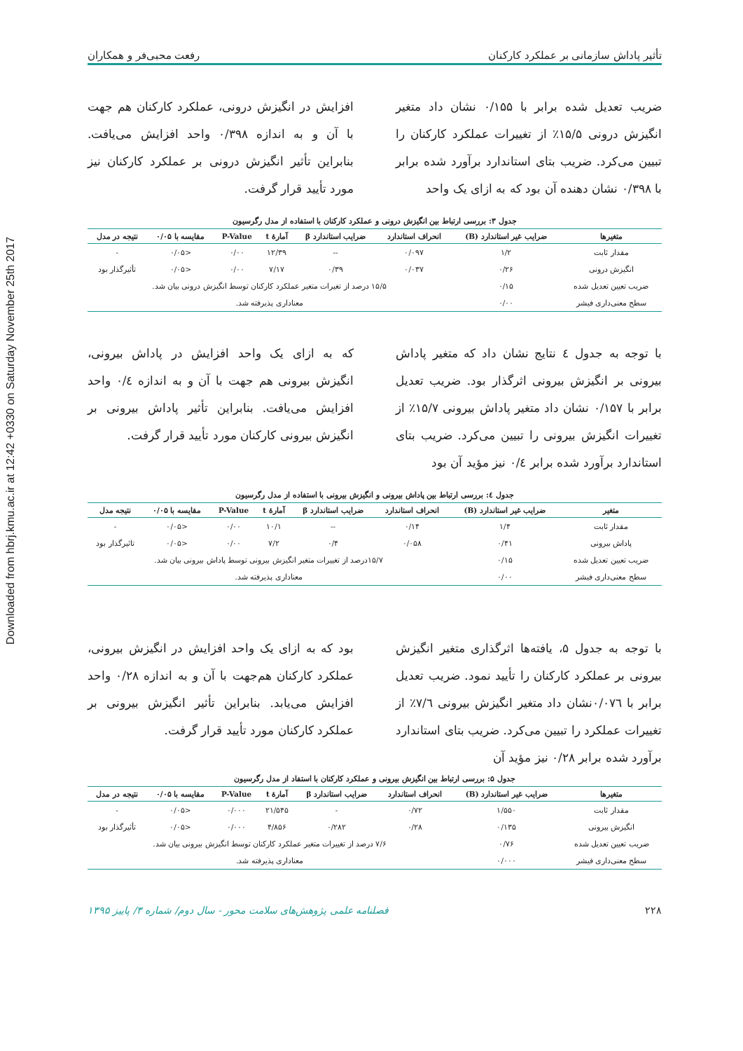Downloaded from hbrj.kmu.ac.ir at 12:42 +0330 on Saturday November 25th 2017
تأثیر پاداش سازمانی بر عملکرد کارکنان رفعت محبی‌فر و همکاران
ضریب تعدیل شده برابر با ۰/۱۵۵ نشان داد متغیر انگیزش درونی ۱۵/۵٪ از تغییرات عملکرد کارکنان را تبیین می‌کرد. ضریب بتای استاندارد برآورد شده برابر با ۰/۳۹۸ نشان دهنده آن بود که به ازای یک واحد
افزایش در انگیزش درونی، عملکرد کارکنان هم جهت با آن و به اندازه ۰/۳۹۸ واحد افزایش می‌یافت. بنابراین تأثیر انگیزش درونی بر عملکرد کارکنان نیز مورد تأیید قرار گرفت.
جدول ۳: بررسی ارتباط بین انگیزش درونی و عملکرد کارکنان با استفاده از مدل رگرسیون
| متغیرها | ضرایب غیر استاندارد (B) | انحراف استاندارد | ضرایب استاندارد β | آمارهٔ t | P-Value | مقایسه با ۰/۰۵ | نتیجه در مدل |
| --- | --- | --- | --- | --- | --- | --- | --- |
| مقدار ثابت | ۱/۲ | ۰/۰۹۷ | -- | ۱۲/۳۹ | ۰/۰۰ | <۰/۰۵ | - |
| انگیزش درونی | ۰/۲۶ | ۰/۰۳۷ | ۰/۳۹ | ۷/۱۷ | ۰/۰۰ | <۰/۰۵ | تأثیرگذار بود |
| ضریب تعیین تعدیل شده | ۰/۱۵ | ۱۵/۵ درصد از تغیرات متغیر عملکرد کارکنان توسط انگیزش درونی بیان شد. | | | | | |
| سطح معنی‌داری فیشر | ۰/۰۰ | معناداری پذیرفته شد. | | | | | |
با توجه به جدول ٤ نتایج نشان داد که متغیر پاداش بیرونی بر انگیزش بیرونی اثرگذار بود. ضریب تعدیل برابر با ۰/۱۵۷ نشان داد متغیر پاداش بیرونی ۱۵/۷٪ از تغییرات انگیزش بیرونی را تبیین می‌کرد. ضریب بتای استاندارد برآورد شده برابر ۰/٤ نیز مؤید آن بود
که به ازای یک واحد افزایش در پاداش بیرونی، انگیزش بیرونی هم جهت با آن و به اندازه ۰/٤ واحد افزایش می‌یافت. بنابراین تأثیر پاداش بیرونی بر انگیزش بیرونی کارکنان مورد تأیید قرار گرفت.
جدول ٤: بررسی ارتباط بین پاداش بیرونی و انگیزش بیرونی با استفاده از مدل رگرسیون
| متغیر | ضرایب غیر استاندارد (B) | انحراف استاندارد | ضرایب استاندارد β | آمارهٔ t | P-Value | مقایسه با ۰/۰۵ | نتیجه مدل |
| --- | --- | --- | --- | --- | --- | --- | --- |
| مقدار ثابت | ۱/۴ | ۰/۱۴ | -- | ۱۰/۱ | ۰/۰۰ | <۰/۰۵ | - |
| پاداش بیرونی | ۰/۴۱ | ۰/۰۵۸ | ۰/۴ | ۷/۲ | ۰/۰۰ | <۰/۰۵ | تاثیرگذار بود |
| ضریب تعیین تعدیل شده | ۰/۱۵ | ۱۵/۷درصد از تغییرات متغیر انگیزش بیرونی توسط پاداش بیرونی بیان شد. | | | | | |
| سطح معنی‌داری فیشر | ۰/۰۰ | معناداری پذیرفته شد. | | | | | |
با توجه به جدول ۵، یافته‌ها اثرگذاری متغیر انگیزش بیرونی بر عملکرد کارکنان را تأیید نمود. ضریب تعدیل برابر با ۰/۰۷٦نشان داد متغیر انگیزش بیرونی ۷/٦٪ از تغییرات عملکرد را تبیین می‌کرد. ضریب بتای استاندارد برآورد شده برابر ۰/۲۸ نیز مؤید آن
بود که به ازای یک واحد افزایش در انگیزش بیرونی، عملکرد کارکنان هم‌جهت با آن و به اندازه ۰/۲۸ واحد افزایش می‌یابد. بنابراین تأثیر انگیزش بیرونی بر عملکرد کارکنان مورد تأیید قرار گرفت.
جدول ۵: بررسی ارتباط بین انگیزش بیرونی و عملکرد کارکنان با استفاد از مدل رگرسیون
| متغیرها | ضرایب غیر استاندارد (B) | انحراف استاندارد | ضرایب استاندارد β | آمارهٔ t | P-Value | مقایسه با ۰/۰۵ | نتیجه در مدل |
| --- | --- | --- | --- | --- | --- | --- | --- |
| مقدار ثابت | ۱/۵۵۰ | ۰/۷۲ | - | ۲۱/۵۴۵ | ۰/۰۰۰ | <۰/۰۵ | - |
| انگیزش بیرونی | ۰/۱۳۵ | ۰/۲۸ | ۰/۲۸۲ | ۴/۸۵۶ | ۰/۰۰۰ | <۰/۰۵ | تأثیرگذار بود |
| ضریب تعیین تعدیل شده | ۰/۷۶ | ۷/۶ درصد از تغییرات متغیر عملکرد کارکنان توسط انگیزش بیرونی بیان شد. | | | | | |
| سطح معنی‌داری فیشر | ۰/۰۰۰ | معناداری پذیرفته شد. | | | | | |
۲۲۸ فصلنامه علمی پژوهش‌های سلامت محور - سال دوم/ شماره ۳/ پاییز ۱۳۹۵